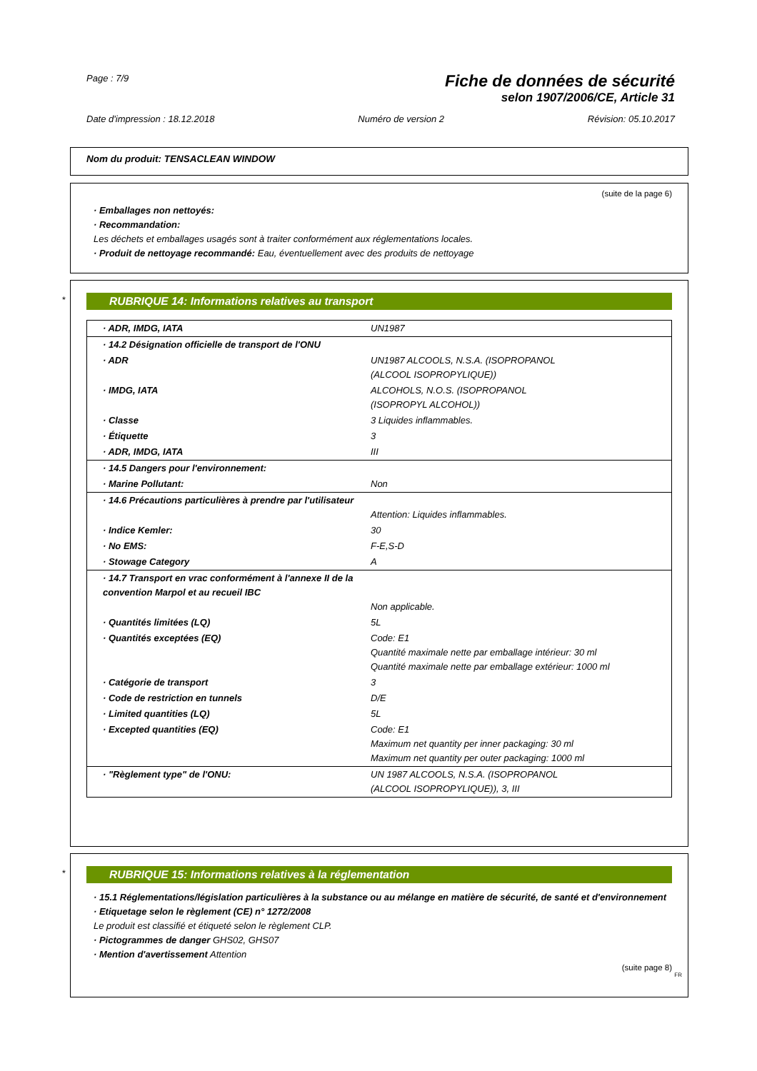Page : 7/9
Fiche de données de sécurité
selon 1907/2006/CE, Article 31
Date d'impression : 18.12.2018 Numéro de version 2 Révision: 05.10.2017
Nom du produit: TENSACLEAN WINDOW
(suite de la page 6)
· Emballages non nettoyés:
· Recommandation:
Les déchets et emballages usagés sont à traiter conformément aux réglementations locales.
· Produit de nettoyage recommandé: Eau, éventuellement avec des produits de nettoyage
*
RUBRIQUE 14: Informations relatives au transport
| · ADR, IMDG, IATA | UN1987 |
| · 14.2 Désignation officielle de transport de l'ONU | |
| · ADR | UN1987 ALCOOLS, N.S.A. (ISOPROPANOL (ALCOOL ISOPROPYLIQUE)) |
| · IMDG, IATA | ALCOHOLS, N.O.S. (ISOPROPANOL (ISOPROPYL ALCOHOL)) |
| · Classe | 3 Liquides inflammables. |
| · Étiquette | 3 |
| · ADR, IMDG, IATA | III |
| · 14.5 Dangers pour l'environnement: | |
| · Marine Pollutant: | Non |
| · 14.6 Précautions particulières à prendre par l'utilisateur | Attention: Liquides inflammables. |
| · Indice Kemler: | 30 |
| · No EMS: | F-E,S-D |
| · Stowage Category | A |
| · 14.7 Transport en vrac conformément à l'annexe II de la convention Marpol et au recueil IBC | Non applicable. |
| · Quantités limitées (LQ) | 5L |
| · Quantités exceptées (EQ) | Code: E1 Quantité maximale nette par emballage intérieur: 30 ml Quantité maximale nette par emballage extérieur: 1000 ml |
| · Catégorie de transport | 3 |
| · Code de restriction en tunnels | D/E |
| · Limited quantities (LQ) | 5L |
| · Excepted quantities (EQ) | Code: E1 Maximum net quantity per inner packaging: 30 ml Maximum net quantity per outer packaging: 1000 ml |
| · "Règlement type" de l'ONU: | UN 1987 ALCOOLS, N.S.A. (ISOPROPANOL (ALCOOL ISOPROPYLIQUE)), 3, III |
*
RUBRIQUE 15: Informations relatives à la réglementation
· 15.1 Réglementations/législation particulières à la substance ou au mélange en matière de sécurité, de santé et d'environnement
· Etiquetage selon le règlement (CE) n° 1272/2008
Le produit est classifié et étiqueté selon le règlement CLP.
· Pictogrammes de danger GHS02, GHS07
· Mention d'avertissement Attention
(suite page 8)
FR